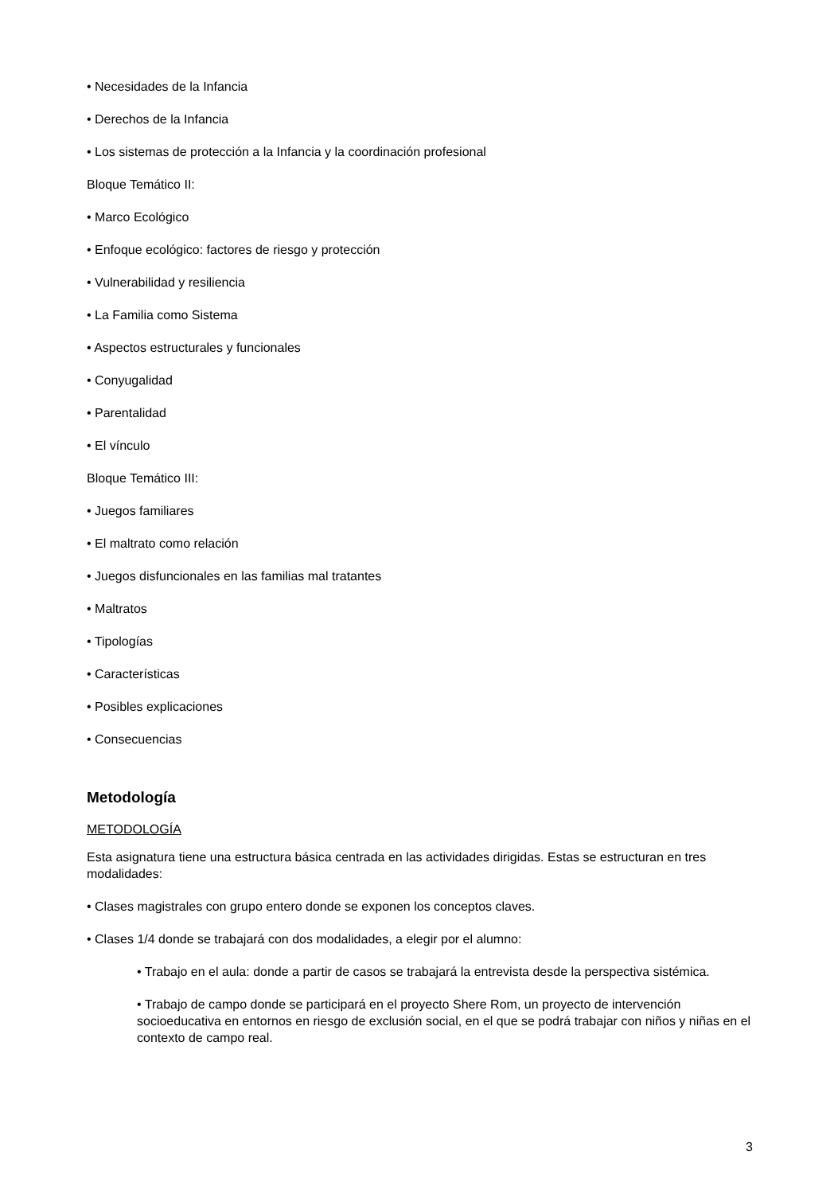• Necesidades de la Infancia
• Derechos de la Infancia
• Los sistemas de protección a la Infancia y la coordinación profesional
Bloque Temático II:
• Marco Ecológico
• Enfoque ecológico: factores de riesgo y protección
• Vulnerabilidad y resiliencia
• La Familia como Sistema
• Aspectos estructurales y funcionales
• Conyugalidad
• Parentalidad
• El vínculo
Bloque Temático III:
• Juegos familiares
• El maltrato como relación
• Juegos disfuncionales en las familias mal tratantes
• Maltratos
• Tipologías
• Características
• Posibles explicaciones
• Consecuencias
Metodología
METODOLOGÍA
Esta asignatura tiene una estructura básica centrada en las actividades dirigidas. Estas se estructuran en tres modalidades:
• Clases magistrales con grupo entero donde se exponen los conceptos claves.
• Clases 1/4 donde se trabajará con dos modalidades, a elegir por el alumno:
• Trabajo en el aula: donde a partir de casos se trabajará la entrevista desde la perspectiva sistémica.
• Trabajo de campo donde se participará en el proyecto Shere Rom, un proyecto de intervención socioeducativa en entornos en riesgo de exclusión social, en el que se podrá trabajar con niños y niñas en el contexto de campo real.
3